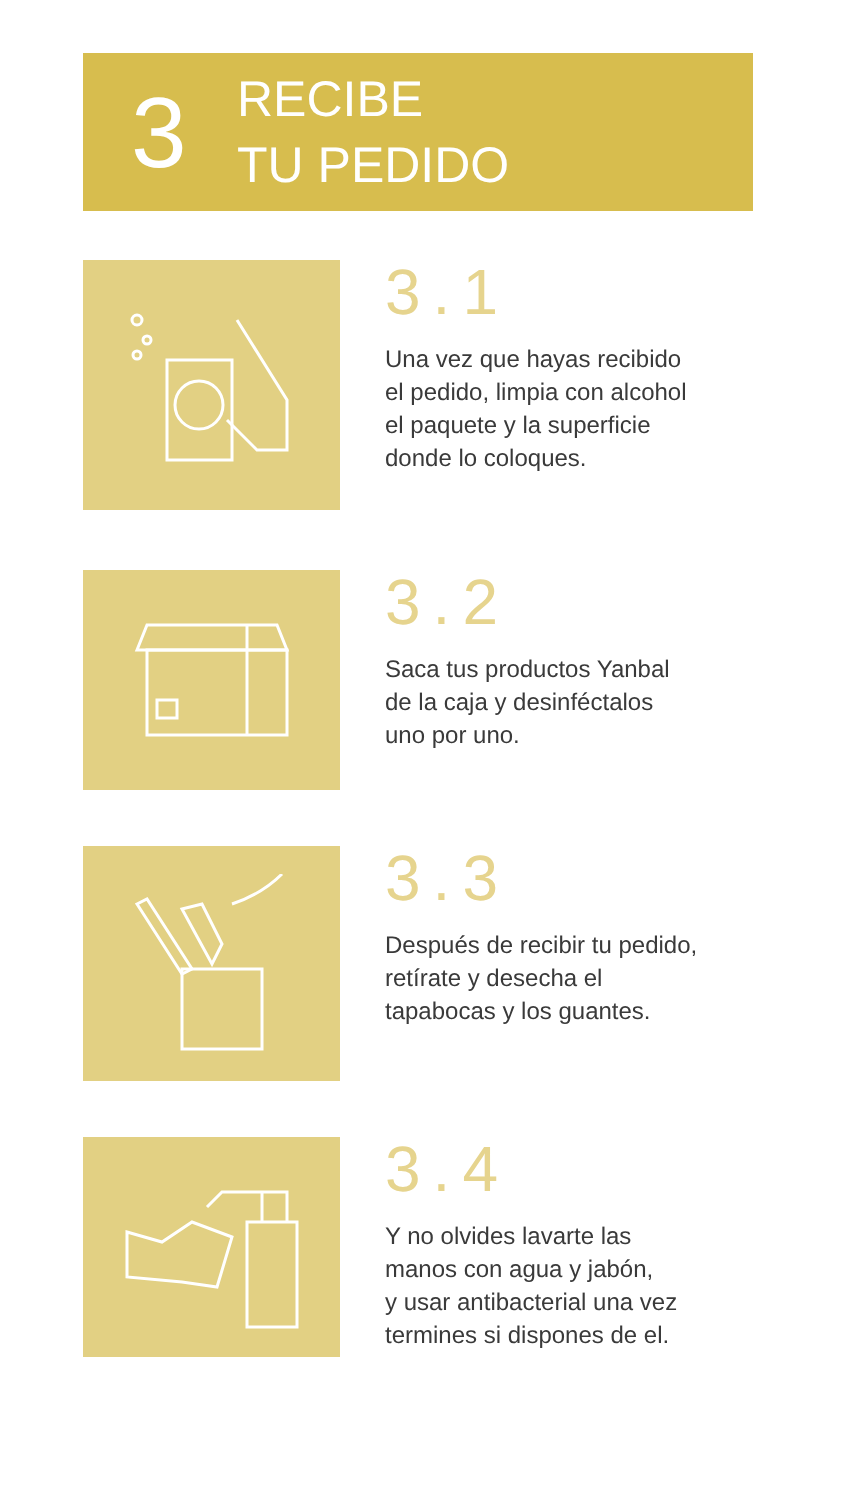3
RECIBE
TU PEDIDO
3.1
Una vez que hayas recibido
el pedido, limpia con alcohol
el paquete y la superficie
donde lo coloques.
3.2
Saca tus productos Yanbal
de la caja y desinféctalos
uno por uno.
3.3
Después de recibir tu pedido,
retírate y desecha el
tapabocas y los guantes.
3.4
Y no olvides lavarte las
manos con agua y jabón,
y usar antibacterial una vez
termines si dispones de el.